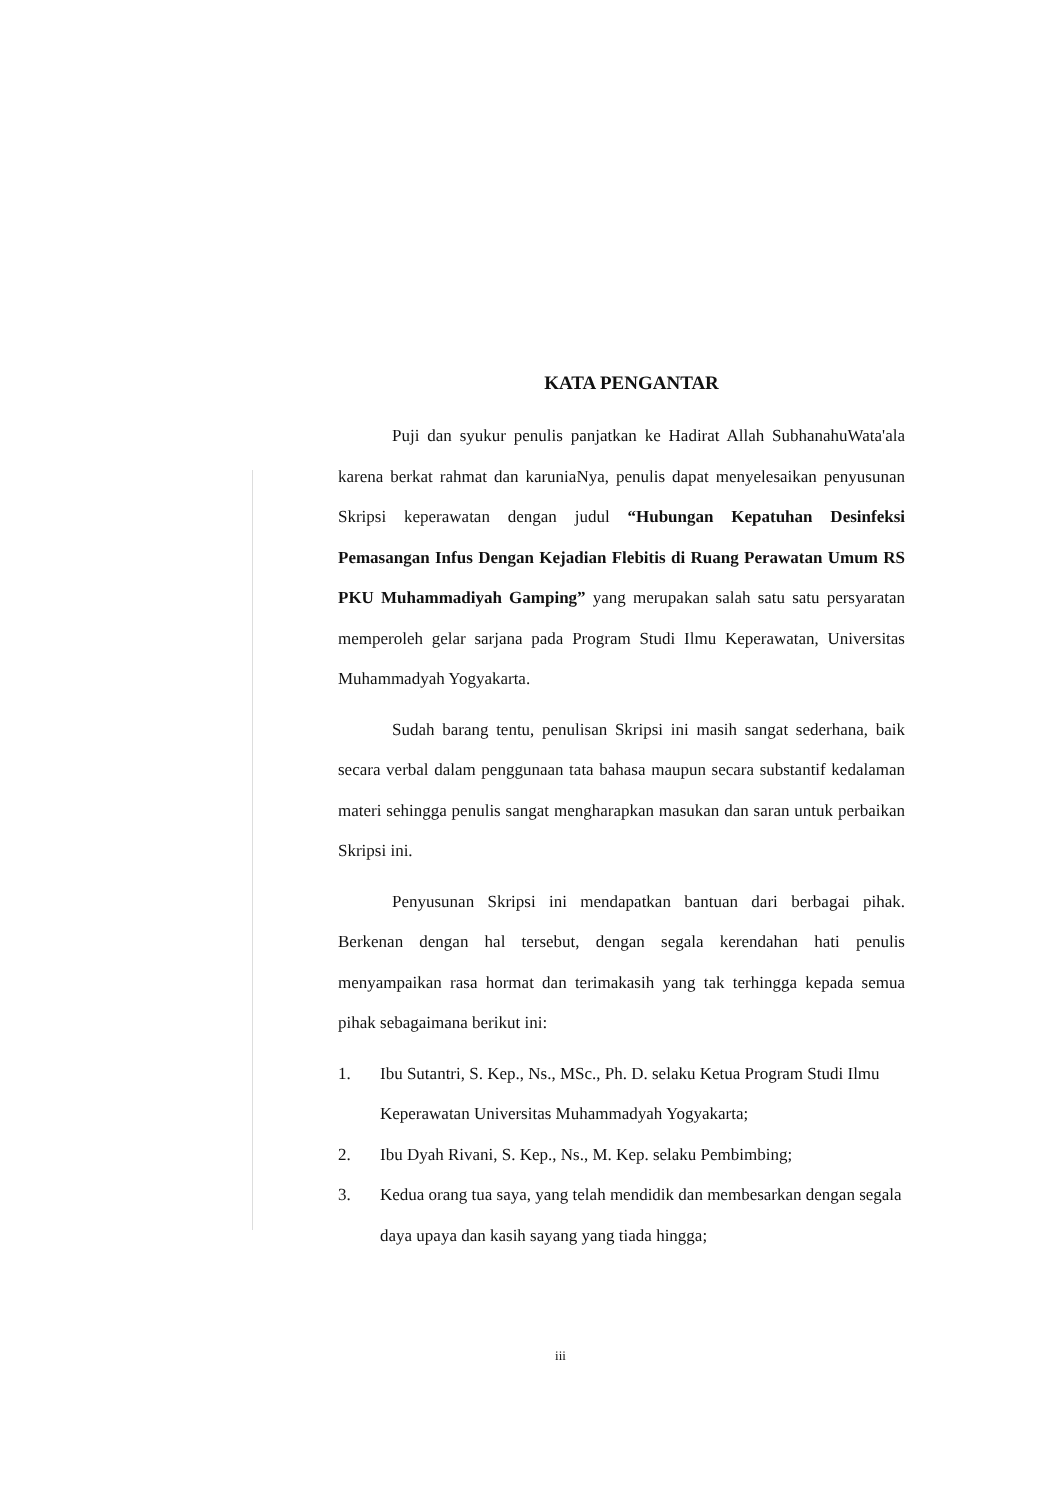KATA PENGANTAR
Puji dan syukur penulis panjatkan ke Hadirat Allah SubhanahuWata'ala karena berkat rahmat dan karuniaNya, penulis dapat menyelesaikan penyusunan Skripsi keperawatan dengan judul “Hubungan Kepatuhan Desinfeksi Pemasangan Infus Dengan Kejadian Flebitis di Ruang Perawatan Umum RS PKU Muhammadiyah Gamping” yang merupakan salah satu satu persyaratan memperoleh gelar sarjana pada Program Studi Ilmu Keperawatan, Universitas Muhammadyah Yogyakarta.
Sudah barang tentu, penulisan Skripsi ini masih sangat sederhana, baik secara verbal dalam penggunaan tata bahasa maupun secara substantif kedalaman materi sehingga penulis sangat mengharapkan masukan dan saran untuk perbaikan Skripsi ini.
Penyusunan Skripsi ini mendapatkan bantuan dari berbagai pihak. Berkenan dengan hal tersebut, dengan segala kerendahan hati penulis menyampaikan rasa hormat dan terimakasih yang tak terhingga kepada semua pihak sebagaimana berikut ini:
1. Ibu Sutantri, S. Kep., Ns., MSc., Ph. D. selaku Ketua Program Studi Ilmu Keperawatan Universitas Muhammadyah Yogyakarta;
2. Ibu Dyah Rivani, S. Kep., Ns., M. Kep. selaku Pembimbing;
3. Kedua orang tua saya, yang telah mendidik dan membesarkan dengan segala daya upaya dan kasih sayang yang tiada hingga;
iii